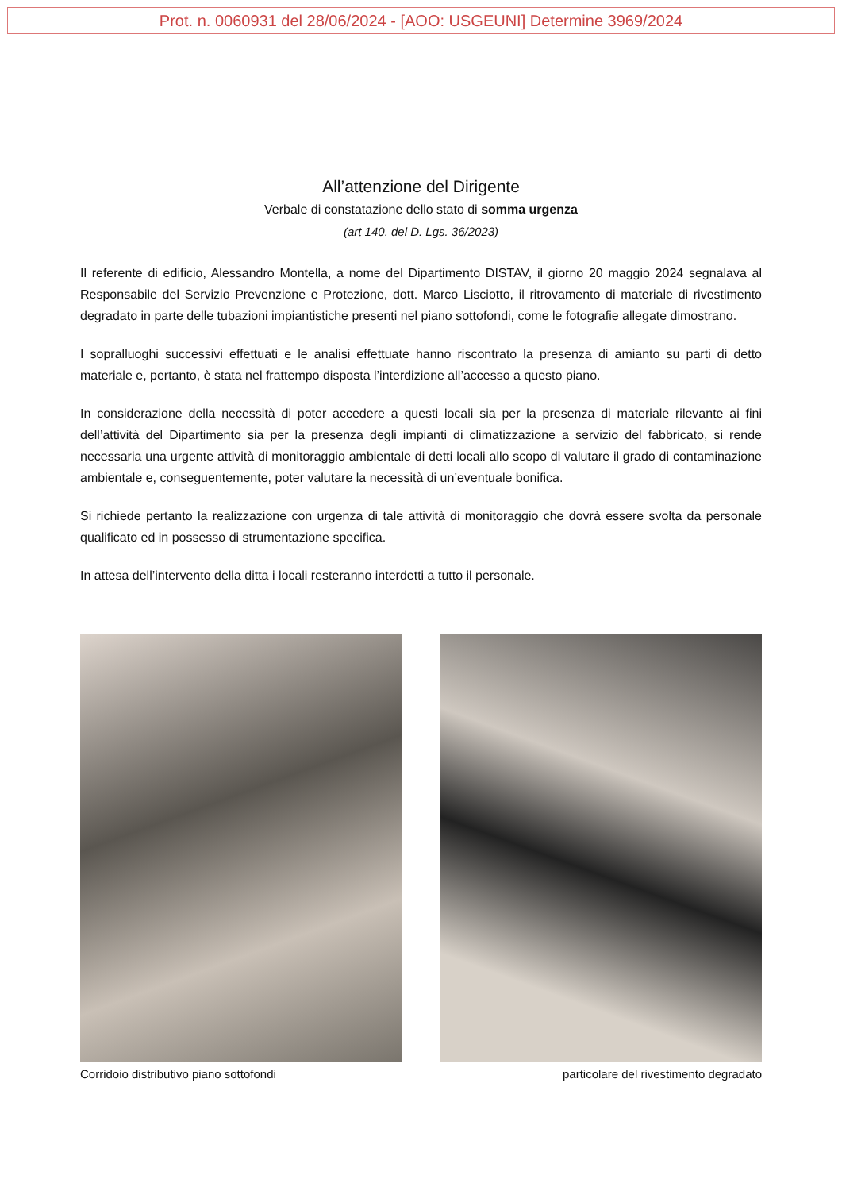Prot. n. 0060931 del 28/06/2024 - [AOO: USGEUNI] Determine 3969/2024
All’attenzione del Dirigente
Verbale di constatazione dello stato di somma urgenza
(art 140. del D. Lgs. 36/2023)
Il referente di edificio, Alessandro Montella, a nome del Dipartimento DISTAV, il giorno 20 maggio 2024 segnalava al Responsabile del Servizio Prevenzione e Protezione, dott. Marco Lisciotto, il ritrovamento di materiale di rivestimento degradato in parte delle tubazioni impiantistiche presenti nel piano sottofondi, come le fotografie allegate dimostrano.
I sopralluoghi successivi effettuati e le analisi effettuate hanno riscontrato la presenza di amianto su parti di detto materiale e, pertanto, è stata nel frattempo disposta l’interdizione all’accesso a questo piano.
In considerazione della necessità di poter accedere a questi locali sia per la presenza di materiale rilevante ai fini dell’attività del Dipartimento sia per la presenza degli impianti di climatizzazione a servizio del fabbricato, si rende necessaria una urgente attività di monitoraggio ambientale di detti locali allo scopo di valutare il grado di contaminazione ambientale e, conseguentemente, poter valutare la necessità di un’eventuale bonifica.
Si richiede pertanto la realizzazione con urgenza di tale attività di monitoraggio che dovrà essere svolta da personale qualificato ed in possesso di strumentazione specifica.
In attesa dell’intervento della ditta i locali resteranno interdetti a tutto il personale.
Corridoio distributivo piano sottofondi particolare del rivestimento degradato